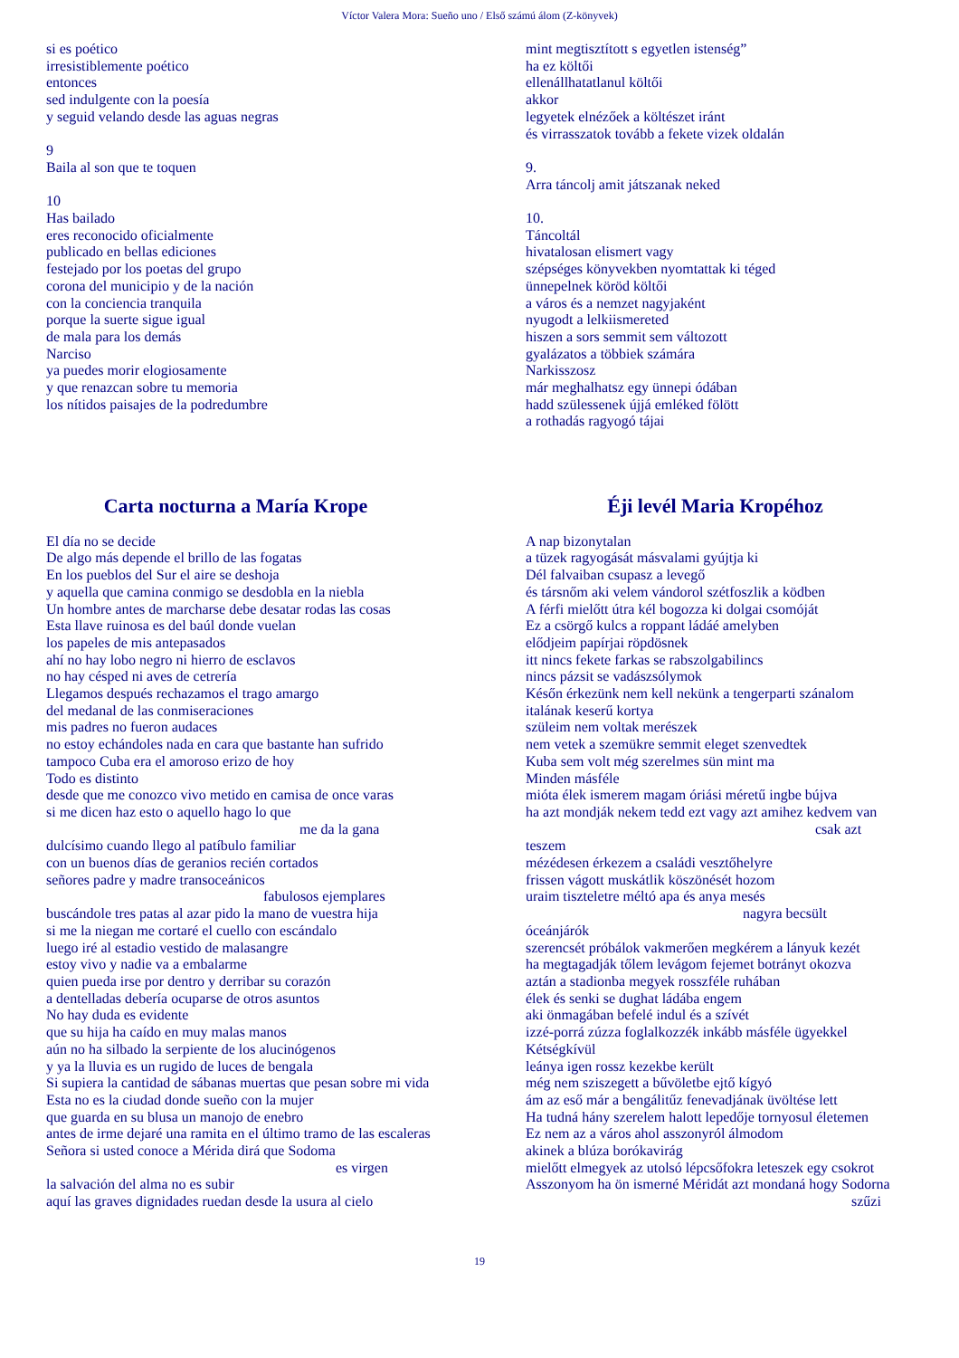Víctor Valera Mora: Sueño uno / Első számú álom (Z-könyvek)
si es poético
irresistiblemente poético
entonces
sed indulgente con la poesía
y seguid velando desde las aguas negras
9
Baila al son que te toquen
10
Has bailado
eres reconocido oficialmente
publicado en bellas ediciones
festejado por los poetas del grupo
corona del municipio y de la nación
con la conciencia tranquila
porque la suerte sigue igual
de mala para los demás
Narciso
ya puedes morir elogiosamente
y que renazcan sobre tu memoria
los nítidos paisajes de la podredumbre
mint megtisztított s egyetlen istenség”
ha ez költői
ellenállhatatlanul költői
akkor
legyetek elnézőek a költészet iránt
és virrasszatok tovább a fekete vizek oldalán
9.
Arra táncolj amit játszanak neked
10.
Táncoltál
hivatalosan elismert vagy
szépséges könyvekben nyomtattak ki téged
ünnepelnek köröd költői
a város és a nemzet nagyjaként
nyugodt a lelkiismereted
hiszen a sors semmit sem változott
gyalázatos a többiek számára
Narkisszosz
már meghalhatsz egy ünnepi ódában
hadd szülessenek újjá emléked fölött
a rothadás ragyogó tájai
Carta nocturna a María Krope
El día no se decide
De algo más depende el brillo de las fogatas
En los pueblos del Sur el aire se deshoja
y aquella que camina conmigo se desdobla en la niebla
Un hombre antes de marcharse debe desatar rodas las cosas
Esta llave ruinosa es del baúl donde vuelan
los papeles de mis antepasados
ahí no hay lobo negro ni hierro de esclavos
no hay césped ni aves de cetrería
Llegamos después rechazamos el trago amargo
del medanal de las conmiseraciones
mis padres no fueron audaces
no estoy echándoles nada en cara que bastante han sufrido
tampoco Cuba era el amoroso erizo de hoy
Todo es distinto
desde que me conozco vivo metido en camisa de once varas
si me dicen haz esto o aquello hago lo que
me da la gana
dulcísimo cuando llego al patíbulo familiar
con un buenos días de geranios recién cortados
señores padre y madre transoceánicos
fabulosos ejemplares
buscándole tres patas al azar pido la mano de vuestra hija
si me la niegan me cortaré el cuello con escándalo
luego iré al estadio vestido de malasangre
estoy vivo y nadie va a embalarme
quien pueda irse por dentro y derribar su corazón
a dentelladas debería ocuparse de otros asuntos
No hay duda es evidente
que su hija ha caído en muy malas manos
aún no ha silbado la serpiente de los alucinógenos
y ya la lluvia es un rugido de luces de bengala
Si supiera la cantidad de sábanas muertas que pesan sobre mi vida
Esta no es la ciudad donde sueño con la mujer
que guarda en su blusa un manojo de enebro
antes de irme dejaré una ramita en el último tramo de las escaleras
Señora si usted conoce a Mérida dirá que Sodoma
es virgen
la salvación del alma no es subir
aquí las graves dignidades ruedan desde la usura al cielo
Éji levél Maria Kropéhoz
A nap bizonytalan
a tüzek ragyogását másvalami gyújtja ki
Dél falvaiban csupasz a levegő
és társnőm aki velem vándorol szétfoszlik a ködben
A férfi mielőtt útra kél bogozza ki dolgai csomóját
Ez a csörgő kulcs a roppant ládáé amelyben
elődjeim papírjai röpdösnek
itt nincs fekete farkas se rabszolgabilincs
nincs pázsit se vadászsólymok
Későn érkezünk nem kell nekünk a tengerparti szánalom
italának keserű kortya
szüleim nem voltak merészek
nem vetek a szemükre semmit eleget szenvedtek
Kuba sem volt még szerelmes sün mint ma
Minden másféle
mióta élek ismerem magam óriási méretű ingbe bújva
ha azt mondják nekem tedd ezt vagy azt amihez kedvem van
csak azt
teszem
mézédesen érkezem a családi vesztőhelyre
frissen vágott muskátlik köszönését hozom
uraim tiszteletre méltó apa és anya mesés
nagyra becsült
óceánjárók
szerencsét próbálok vakmerően megkérem a lányuk kezét
ha megtagadják tőlem levágom fejemet botrányt okozva
aztán a stadionba megyek rosszféle ruhában
élek és senki se dughat ládába engem
aki önmagában befelé indul és a szívét
izzé-porrá zúzza foglalkozzék inkább másféle ügyekkel
Kétségkívül
leánya igen rossz kezekbe került
még nem sziszegett a bűvöletbe ejtő kígyó
ám az eső már a bengálitűz fenevadjának üvöltése lett
Ha tudná hány szerelem halott lepedője tornyosul életemen
Ez nem az a város ahol asszonyról álmodom
akinek a blúza borókavirág
mielőtt elmegyek az utolsó lépcsőfokra leteszek egy csokrot
Asszonyom ha ön ismerné Méridát azt mondaná hogy Sodorna
szűzi
19